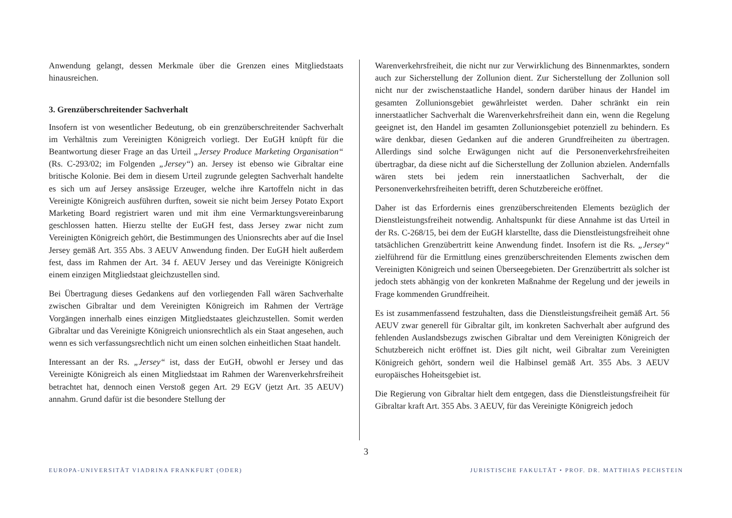Anwendung gelangt, dessen Merkmale über die Grenzen eines Mitgliedstaats hinausreichen.
3. Grenzüberschreitender Sachverhalt
Insofern ist von wesentlicher Bedeutung, ob ein grenzüberschreitender Sachverhalt im Verhältnis zum Vereinigten Königreich vorliegt. Der EuGH knüpft für die Beantwortung dieser Frage an das Urteil „Jersey Produce Marketing Organisation“ (Rs. C-293/02; im Folgenden „Jersey“) an. Jersey ist ebenso wie Gibraltar eine britische Kolonie. Bei dem in diesem Urteil zugrunde gelegten Sachverhalt handelte es sich um auf Jersey ansässige Erzeuger, welche ihre Kartoffeln nicht in das Vereinigte Königreich ausführen durften, soweit sie nicht beim Jersey Potato Export Marketing Board registriert waren und mit ihm eine Vermarktungsvereinbarung geschlossen hatten. Hierzu stellte der EuGH fest, dass Jersey zwar nicht zum Vereinigten Königreich gehört, die Bestimmungen des Unionsrechts aber auf die Insel Jersey gemäß Art. 355 Abs. 3 AEUV Anwendung finden. Der EuGH hielt außerdem fest, dass im Rahmen der Art. 34 f. AEUV Jersey und das Vereinigte Königreich einem einzigen Mitgliedstaat gleichzustellen sind.
Bei Übertragung dieses Gedankens auf den vorliegenden Fall wären Sachverhalte zwischen Gibraltar und dem Vereinigten Königreich im Rahmen der Verträge Vorgängen innerhalb eines einzigen Mitgliedstaates gleichzustellen. Somit werden Gibraltar und das Vereinigte Königreich unionsrechtlich als ein Staat angesehen, auch wenn es sich verfassungsrechtlich nicht um einen solchen einheitlichen Staat handelt.
Interessant an der Rs. „Jersey“ ist, dass der EuGH, obwohl er Jersey und das Vereinigte Königreich als einen Mitgliedstaat im Rahmen der Warenverkehrsfreiheit betrachtet hat, dennoch einen Verstoß gegen Art. 29 EGV (jetzt Art. 35 AEUV) annahm. Grund dafür ist die besondere Stellung der
Warenverkehrsfreiheit, die nicht nur zur Verwirklichung des Binnenmarktes, sondern auch zur Sicherstellung der Zollunion dient. Zur Sicherstellung der Zollunion soll nicht nur der zwischenstaatliche Handel, sondern darüber hinaus der Handel im gesamten Zollunionsgebiet gewährleistet werden. Daher schränkt ein rein innerstaatlicher Sachverhalt die Warenverkehrsfreiheit dann ein, wenn die Regelung geeignet ist, den Handel im gesamten Zollunionsgebiet potenziell zu behindern. Es wäre denkbar, diesen Gedanken auf die anderen Grundfreiheiten zu übertragen. Allerdings sind solche Erwägungen nicht auf die Personenverkehrsfreiheiten übertragbar, da diese nicht auf die Sicherstellung der Zollunion abzielen. Andernfalls wären stets bei jedem rein innerstaatlichen Sachverhalt, der die Personenverkehrsfreiheiten betrifft, deren Schutzbereiche eröffnet.
Daher ist das Erfordernis eines grenzüberschreitenden Elements bezüglich der Dienstleistungsfreiheit notwendig. Anhaltspunkt für diese Annahme ist das Urteil in der Rs. C-268/15, bei dem der EuGH klarstellte, dass die Dienstleistungsfreiheit ohne tatsächlichen Grenzübertritt keine Anwendung findet. Insofern ist die Rs. „Jersey“ zielführend für die Ermittlung eines grenzüberschreitenden Elements zwischen dem Vereinigten Königreich und seinen Überseegebieten. Der Grenzübertritt als solcher ist jedoch stets abhängig von der konkreten Maßnahme der Regelung und der jeweils in Frage kommenden Grundfreiheit.
Es ist zusammenfassend festzuhalten, dass die Dienstleistungsfreiheit gemäß Art. 56 AEUV zwar generell für Gibraltar gilt, im konkreten Sachverhalt aber aufgrund des fehlenden Auslandsbezugs zwischen Gibraltar und dem Vereinigten Königreich der Schutzbereich nicht eröffnet ist. Dies gilt nicht, weil Gibraltar zum Vereinigten Königreich gehört, sondern weil die Halbinsel gemäß Art. 355 Abs. 3 AEUV europäisches Hoheitsgebiet ist.
Die Regierung von Gibraltar hielt dem entgegen, dass die Dienstleistungsfreiheit für Gibraltar kraft Art. 355 Abs. 3 AEUV, für das Vereinigte Königreich jedoch
3
EUROPA-UNIVERSITÄT VIADRINA FRANKFURT (ODER) JURISTISCHE FAKULTÄT • PROF. DR. MATTHIAS PECHSTEIN